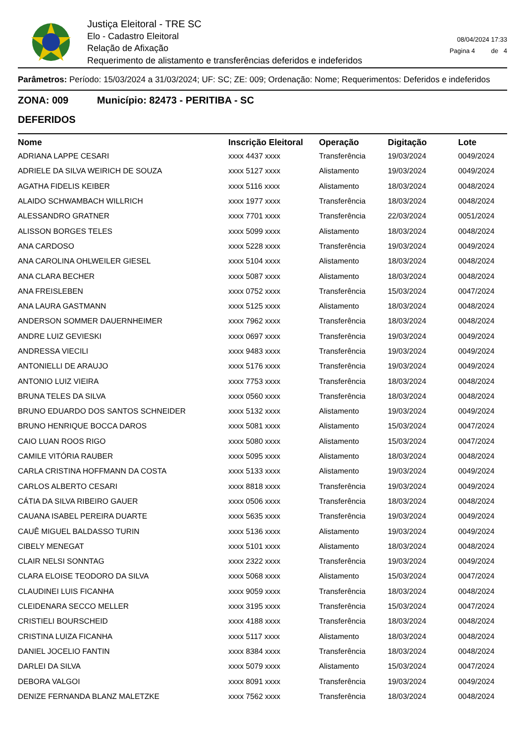Justiça Eleitoral - TRE SC
Elo - Cadastro Eleitoral
Relação de Afixação
Requerimento de alistamento e transferências deferidos e indeferidos
08/04/2024 17:33
Pagina 4 de 4
Parâmetros: Período: 15/03/2024 a 31/03/2024; UF: SC; ZE: 009; Ordenação: Nome; Requerimentos: Deferidos e indeferidos
ZONA: 009 Município: 82473 - PERITIBA - SC
DEFERIDOS
| Nome | Inscrição Eleitoral | Operação | Digitação | Lote |
| --- | --- | --- | --- | --- |
| ADRIANA LAPPE CESARI | xxxx 4437 xxxx | Transferência | 19/03/2024 | 0049/2024 |
| ADRIELE DA SILVA WEIRICH DE SOUZA | xxxx 5127 xxxx | Alistamento | 19/03/2024 | 0049/2024 |
| AGATHA FIDELIS KEIBER | xxxx 5116 xxxx | Alistamento | 18/03/2024 | 0048/2024 |
| ALAIDO SCHWAMBACH WILLRICH | xxxx 1977 xxxx | Transferência | 18/03/2024 | 0048/2024 |
| ALESSANDRO GRATNER | xxxx 7701 xxxx | Transferência | 22/03/2024 | 0051/2024 |
| ALISSON BORGES TELES | xxxx 5099 xxxx | Alistamento | 18/03/2024 | 0048/2024 |
| ANA CARDOSO | xxxx 5228 xxxx | Transferência | 19/03/2024 | 0049/2024 |
| ANA CAROLINA OHLWEILER GIESEL | xxxx 5104 xxxx | Alistamento | 18/03/2024 | 0048/2024 |
| ANA CLARA BECHER | xxxx 5087 xxxx | Alistamento | 18/03/2024 | 0048/2024 |
| ANA FREISLEBEN | xxxx 0752 xxxx | Transferência | 15/03/2024 | 0047/2024 |
| ANA LAURA GASTMANN | xxxx 5125 xxxx | Alistamento | 18/03/2024 | 0048/2024 |
| ANDERSON SOMMER DAUERNHEIMER | xxxx 7962 xxxx | Transferência | 18/03/2024 | 0048/2024 |
| ANDRE LUIZ GEVIESKI | xxxx 0697 xxxx | Transferência | 19/03/2024 | 0049/2024 |
| ANDRESSA VIECILI | xxxx 9483 xxxx | Transferência | 19/03/2024 | 0049/2024 |
| ANTONIELLI DE ARAUJO | xxxx 5176 xxxx | Transferência | 19/03/2024 | 0049/2024 |
| ANTONIO LUIZ VIEIRA | xxxx 7753 xxxx | Transferência | 18/03/2024 | 0048/2024 |
| BRUNA TELES DA SILVA | xxxx 0560 xxxx | Transferência | 18/03/2024 | 0048/2024 |
| BRUNO EDUARDO DOS SANTOS SCHNEIDER | xxxx 5132 xxxx | Alistamento | 19/03/2024 | 0049/2024 |
| BRUNO HENRIQUE BOCCA DAROS | xxxx 5081 xxxx | Alistamento | 15/03/2024 | 0047/2024 |
| CAIO LUAN ROOS RIGO | xxxx 5080 xxxx | Alistamento | 15/03/2024 | 0047/2024 |
| CAMILE VITÓRIA RAUBER | xxxx 5095 xxxx | Alistamento | 18/03/2024 | 0048/2024 |
| CARLA CRISTINA HOFFMANN DA COSTA | xxxx 5133 xxxx | Alistamento | 19/03/2024 | 0049/2024 |
| CARLOS ALBERTO CESARI | xxxx 8818 xxxx | Transferência | 19/03/2024 | 0049/2024 |
| CÁTIA DA SILVA RIBEIRO GAUER | xxxx 0506 xxxx | Transferência | 18/03/2024 | 0048/2024 |
| CAUANA ISABEL PEREIRA DUARTE | xxxx 5635 xxxx | Transferência | 19/03/2024 | 0049/2024 |
| CAUÊ MIGUEL BALDASSO TURIN | xxxx 5136 xxxx | Alistamento | 19/03/2024 | 0049/2024 |
| CIBELY MENEGAT | xxxx 5101 xxxx | Alistamento | 18/03/2024 | 0048/2024 |
| CLAIR NELSI SONNTAG | xxxx 2322 xxxx | Transferência | 19/03/2024 | 0049/2024 |
| CLARA ELOISE TEODORO DA SILVA | xxxx 5068 xxxx | Alistamento | 15/03/2024 | 0047/2024 |
| CLAUDINEI LUIS FICANHA | xxxx 9059 xxxx | Transferência | 18/03/2024 | 0048/2024 |
| CLEIDENARA SECCO MELLER | xxxx 3195 xxxx | Transferência | 15/03/2024 | 0047/2024 |
| CRISTIELI BOURSCHEID | xxxx 4188 xxxx | Transferência | 18/03/2024 | 0048/2024 |
| CRISTINA LUIZA FICANHA | xxxx 5117 xxxx | Alistamento | 18/03/2024 | 0048/2024 |
| DANIEL JOCELIO FANTIN | xxxx 8384 xxxx | Transferência | 18/03/2024 | 0048/2024 |
| DARLEI DA SILVA | xxxx 5079 xxxx | Alistamento | 15/03/2024 | 0047/2024 |
| DEBORA VALGOI | xxxx 8091 xxxx | Transferência | 19/03/2024 | 0049/2024 |
| DENIZE FERNANDA BLANZ MALETZKE | xxxx 7562 xxxx | Transferência | 18/03/2024 | 0048/2024 |